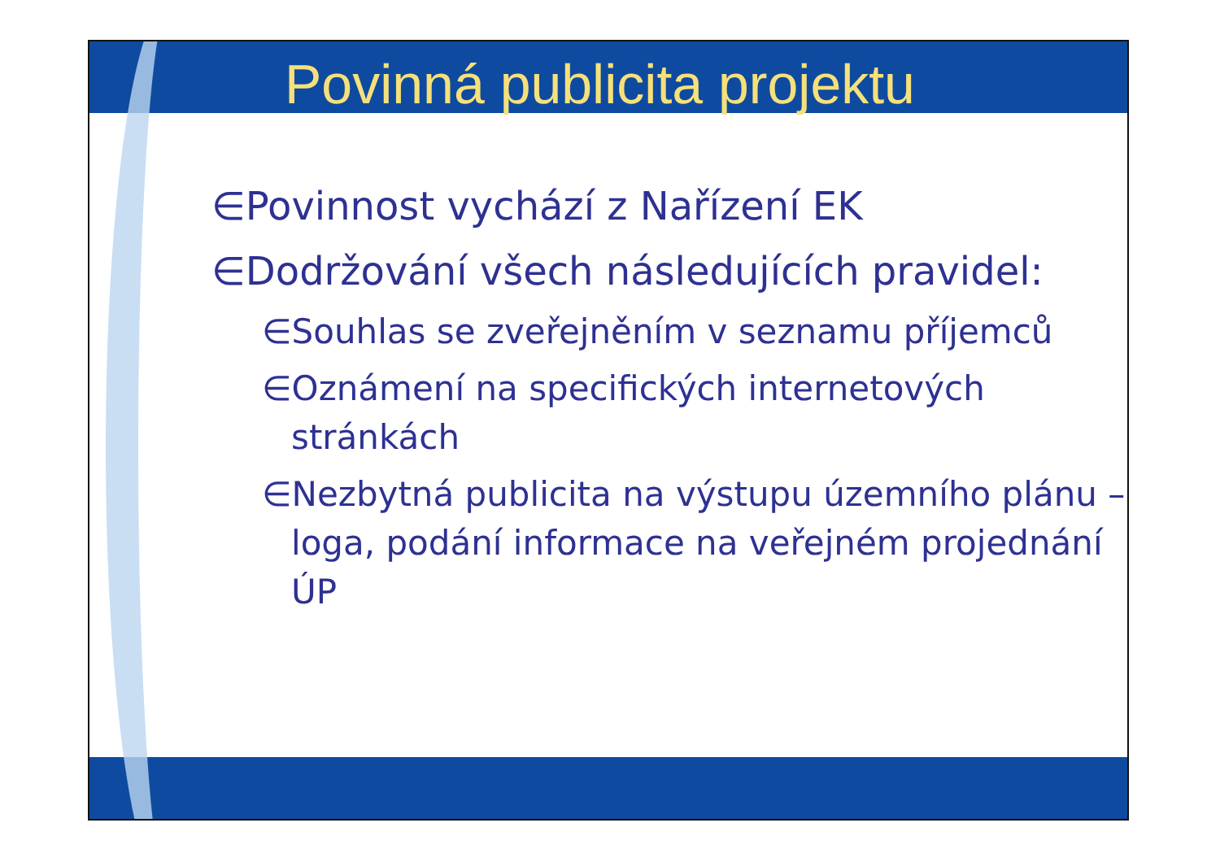Povinná publicita projektu
∈Povinnost vychází z Nařízení EK
∈Dodržování všech následujících pravidel:
∈Souhlas se zveřejněním v seznamu příjemců
∈Oznámení na specifických internetových stránkách
∈Nezbytná publicita na výstupu územního plánu – loga, podání informace na veřejném projednání ÚP